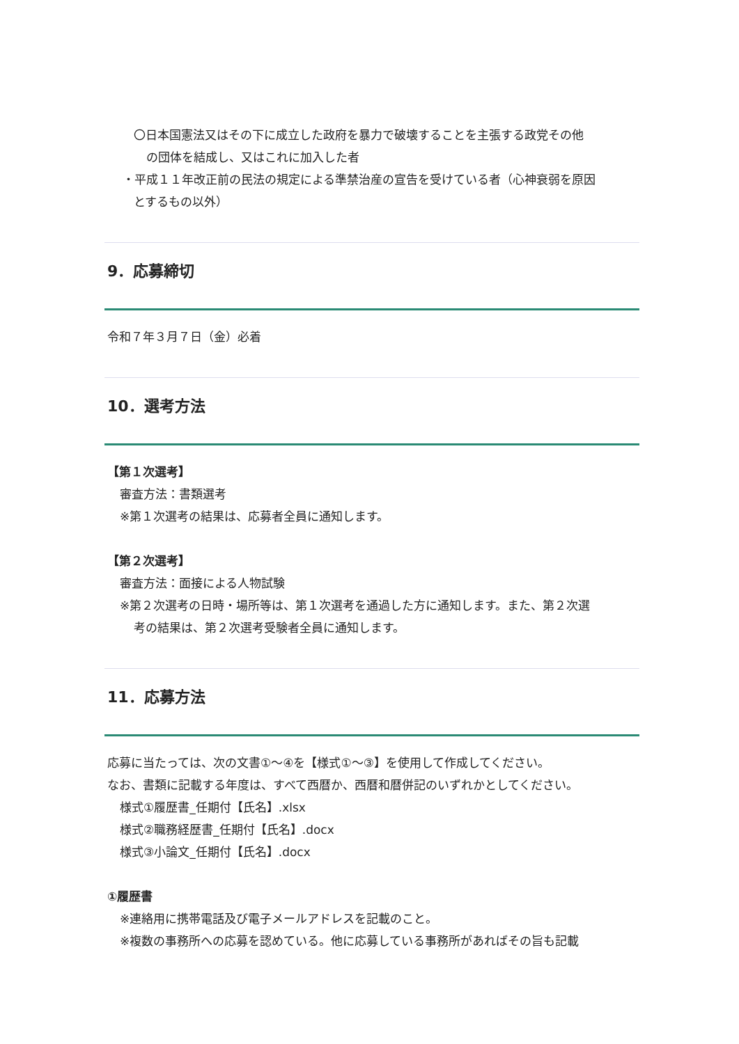〇日本国憲法又はその下に成立した政府を暴力で破壊することを主張する政党その他
の団体を結成し、又はこれに加入した者
・平成１１年改正前の民法の規定による準禁治産の宣告を受けている者（心神衰弱を原因
とするもの以外）
9．応募締切
令和７年３月７日（金）必着
10．選考方法
【第１次選考】
審査方法：書類選考
※第１次選考の結果は、応募者全員に通知します。
【第２次選考】
審査方法：面接による人物試験
※第２次選考の日時・場所等は、第１次選考を通過した方に通知します。また、第２次選
考の結果は、第２次選考受験者全員に通知します。
11．応募方法
応募に当たっては、次の文書①～④を【様式①～③】を使用して作成してください。
なお、書類に記載する年度は、すべて西暦か、西暦和暦併記のいずれかとしてください。
様式①履歴書_任期付【氏名】.xlsx
様式②職務経歴書_任期付【氏名】.docx
様式③小論文_任期付【氏名】.docx
①履歴書
※連絡用に携帯電話及び電子メールアドレスを記載のこと。
※複数の事務所への応募を認めている。他に応募している事務所があればその旨も記載